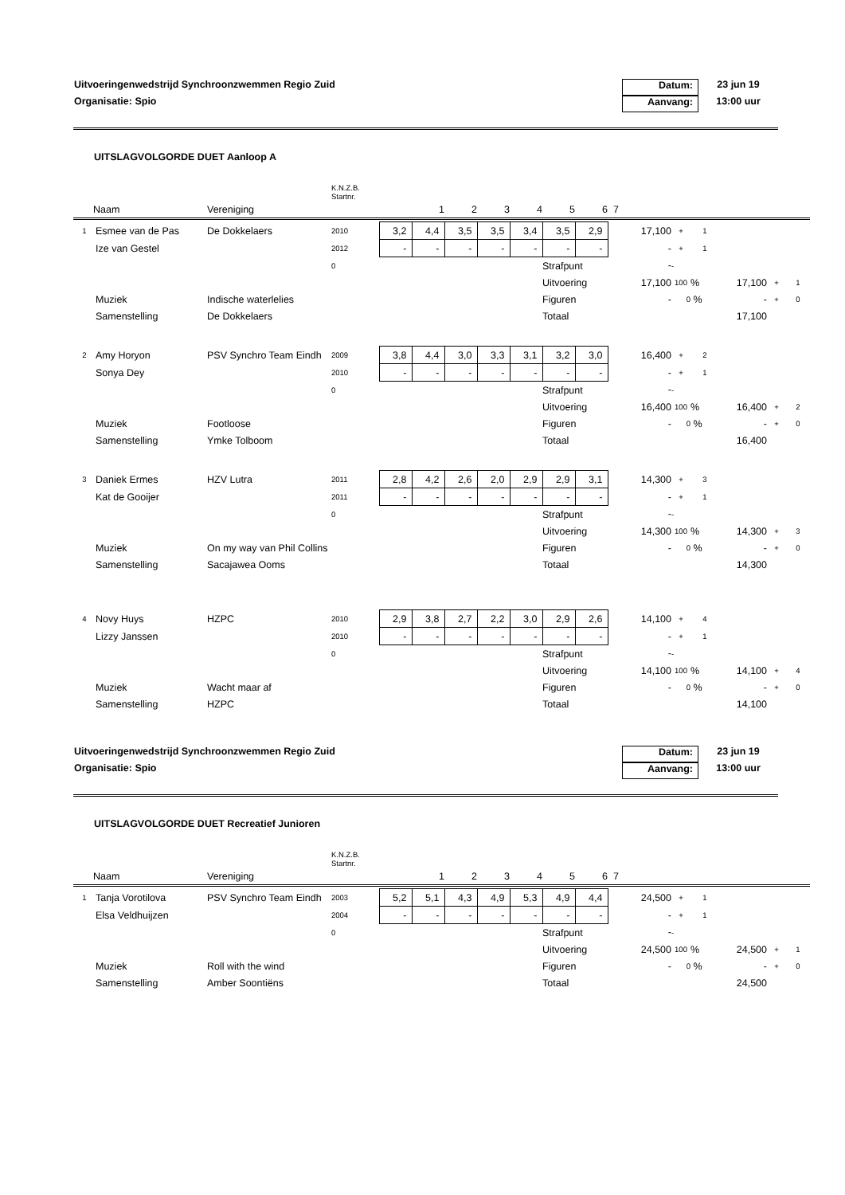Uitvoeringenwedstrijd Synchroonzwemmen Regio Zuid Datum: 23 jun 19
Organisatie: Spio Aanvang: 13:00 uur
UITSLAGVOLGORDE DUET Aanloop A
| | | | K.N.Z.B. Startnr. | | | | | | | | | |
| Naam | | Vereniging | | | 1 | 2 | 3 | 4 | 5 | 6 | 7 | |
| 1 | Esmee van de Pas | De Dokkelaers | 2010 | 3,2 | 4,4 | 3,5 | 3,5 | 3,4 | 3,5 | 2,9 | 17,100 | + | 1 | | | |
| | Ize van Gestel | | 2012 | - | - | - | - | - | - | - | - | + | 1 | | | |
| | | | 0 | | | | | | Strafpunt | | - | - | | | | |
| | | | | | | | | | Uitvoering | | 17,100 | 100 | % | 17,100 | + | 1 |
| | Muziek | Indische waterlelies | | | | | | | Figuren | | - | 0 | % | - | + | 0 |
| | Samenstelling | De Dokkelaers | | | | | | | Totaal | | | | | 17,100 | | |
| 2 | Amy Horyon | PSV Synchro Team Eindh | 2009 | 3,8 | 4,4 | 3,0 | 3,3 | 3,1 | 3,2 | 3,0 | 16,400 | + | 2 | | | |
| | Sonya Dey | | 2010 | - | - | - | - | - | - | - | - | + | 1 | | | |
| | | | 0 | | | | | | Strafpunt | | - | - | | | | |
| | | | | | | | | | Uitvoering | | 16,400 | 100 | % | 16,400 | + | 2 |
| | Muziek | Footloose | | | | | | | Figuren | | - | 0 | % | - | + | 0 |
| | Samenstelling | Ymke Tolboom | | | | | | | Totaal | | | | | 16,400 | | |
| 3 | Daniek Ermes | HZV Lutra | 2011 | 2,8 | 4,2 | 2,6 | 2,0 | 2,9 | 2,9 | 3,1 | 14,300 | + | 3 | | | |
| | Kat de Gooijer | | 2011 | - | - | - | - | - | - | - | - | + | 1 | | | |
| | | | 0 | | | | | | Strafpunt | | - | - | | | | |
| | | | | | | | | | Uitvoering | | 14,300 | 100 | % | 14,300 | + | 3 |
| | Muziek | On my way van Phil Collins | | | | | | | Figuren | | - | 0 | % | - | + | 0 |
| | Samenstelling | Sacajawea Ooms | | | | | | | Totaal | | | | | 14,300 | | |
| 4 | Novy Huys | HZPC | 2010 | 2,9 | 3,8 | 2,7 | 2,2 | 3,0 | 2,9 | 2,6 | 14,100 | + | 4 | | | |
| | Lizzy Janssen | | 2010 | - | - | - | - | - | - | - | - | + | 1 | | | |
| | | | 0 | | | | | | Strafpunt | | - | - | | | | |
| | | | | | | | | | Uitvoering | | 14,100 | 100 | % | 14,100 | + | 4 |
| | Muziek | Wacht maar af | | | | | | | Figuren | | - | 0 | % | - | + | 0 |
| | Samenstelling | HZPC | | | | | | | Totaal | | | | | 14,100 | | |
Uitvoeringenwedstrijd Synchroonzwemmen Regio Zuid Datum: 23 jun 19
Organisatie: Spio Aanvang: 13:00 uur
UITSLAGVOLGORDE DUET Recreatief Junioren
| | | | K.N.Z.B. Startnr. | | | | | | | | | |
| Naam | | Vereniging | | | 1 | 2 | 3 | 4 | 5 | 6 | 7 | |
| 1 | Tanja Vorotilova | PSV Synchro Team Eindh | 2003 | 5,2 | 5,1 | 4,3 | 4,9 | 5,3 | 4,9 | 4,4 | 24,500 | + | 1 | | | |
| | Elsa Veldhuijzen | | 2004 | - | - | - | - | - | - | - | - | + | 1 | | | |
| | | | 0 | | | | | | Strafpunt | | - | - | | | | |
| | | | | | | | | | Uitvoering | | 24,500 | 100 | % | 24,500 | + | 1 |
| | Muziek | Roll with the wind | | | | | | | Figuren | | - | 0 | % | - | + | 0 |
| | Samenstelling | Amber Soontiëns | | | | | | | Totaal | | | | | 24,500 | | |